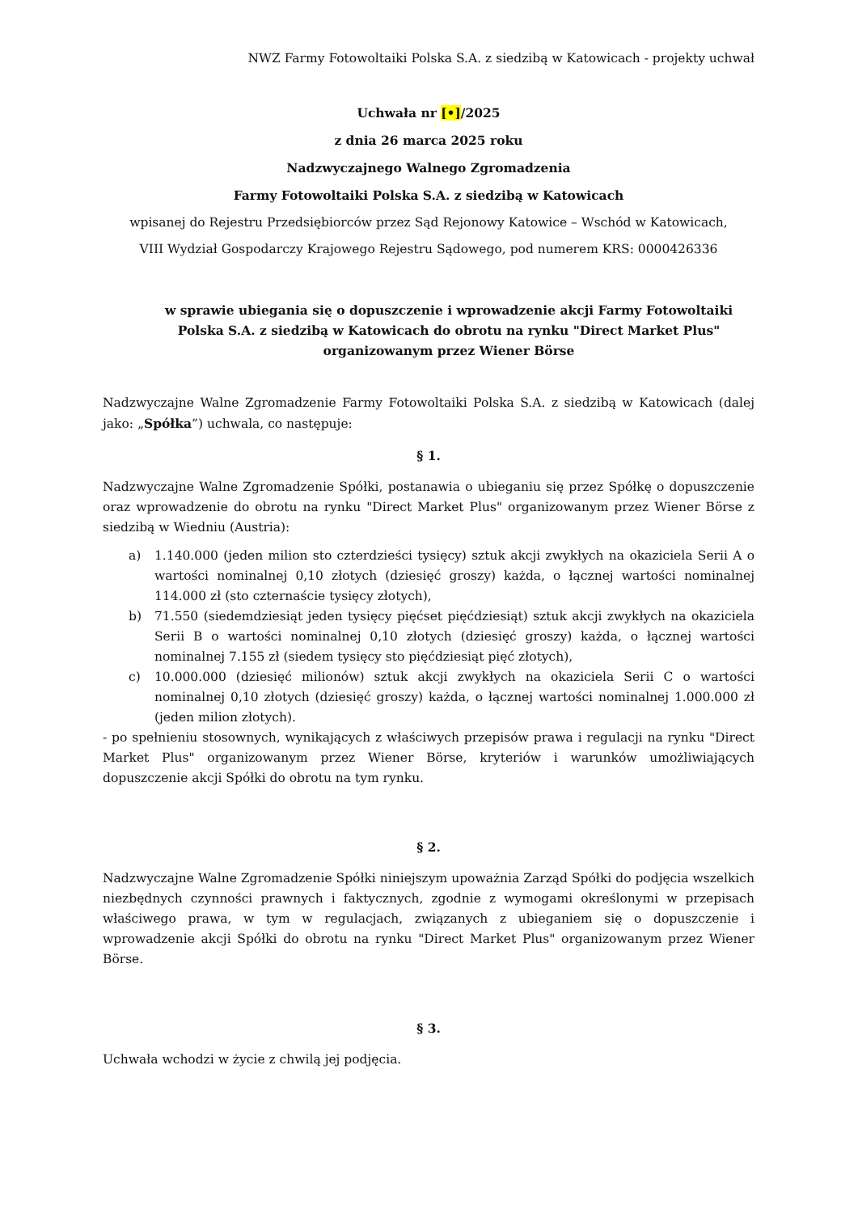NWZ Farmy Fotowoltaiki Polska S.A. z siedzibą w Katowicach - projekty uchwał
Uchwała nr [•]/2025
z dnia 26 marca 2025 roku
Nadzwyczajnego Walnego Zgromadzenia
Farmy Fotowoltaiki Polska S.A. z siedzibą w Katowicach
wpisanej do Rejestru Przedsiębiorców przez Sąd Rejonowy Katowice – Wschód w Katowicach,
VIII Wydział Gospodarczy Krajowego Rejestru Sądowego, pod numerem KRS: 0000426336
w sprawie ubiegania się o dopuszczenie i wprowadzenie akcji Farmy Fotowoltaiki Polska S.A. z siedzibą w Katowicach do obrotu na rynku "Direct Market Plus" organizowanym przez Wiener Börse
Nadzwyczajne Walne Zgromadzenie Farmy Fotowoltaiki Polska S.A. z siedzibą w Katowicach (dalej jako: „Spółka”) uchwala, co następuje:
§ 1.
Nadzwyczajne Walne Zgromadzenie Spółki, postanawia o ubieganiu się przez Spółkę o dopuszczenie oraz wprowadzenie do obrotu na rynku "Direct Market Plus" organizowanym przez Wiener Börse z siedzibą w Wiedniu (Austria):
a) 1.140.000 (jeden milion sto czterdzieści tysięcy) sztuk akcji zwykłych na okaziciela Serii A o wartości nominalnej 0,10 złotych (dziesięć groszy) każda, o łącznej wartości nominalnej 114.000 zł (sto czternaście tysięcy złotych),
b) 71.550 (siedemdziesiąt jeden tysięcy pięćset pięćdziesiąt) sztuk akcji zwykłych na okaziciela Serii B o wartości nominalnej 0,10 złotych (dziesięć groszy) każda, o łącznej wartości nominalnej 7.155 zł (siedem tysięcy sto pięćdziesiąt pięć złotych),
c) 10.000.000 (dziesięć milionów) sztuk akcji zwykłych na okaziciela Serii C o wartości nominalnej 0,10 złotych (dziesięć groszy) każda, o łącznej wartości nominalnej 1.000.000 zł (jeden milion złotych).
- po spełnieniu stosownych, wynikających z właściwych przepisów prawa i regulacji na rynku "Direct Market Plus" organizowanym przez Wiener Börse, kryteriów i warunków umożliwiających dopuszczenie akcji Spółki do obrotu na tym rynku.
§ 2.
Nadzwyczajne Walne Zgromadzenie Spółki niniejszym upoważnia Zarząd Spółki do podjęcia wszelkich niezbędnych czynności prawnych i faktycznych, zgodnie z wymogami określonymi w przepisach właściwego prawa, w tym w regulacjach, związanych z ubieganiem się o dopuszczenie i wprowadzenie akcji Spółki do obrotu na rynku "Direct Market Plus" organizowanym przez Wiener Börse.
§ 3.
Uchwała wchodzi w życie z chwilą jej podjęcia.